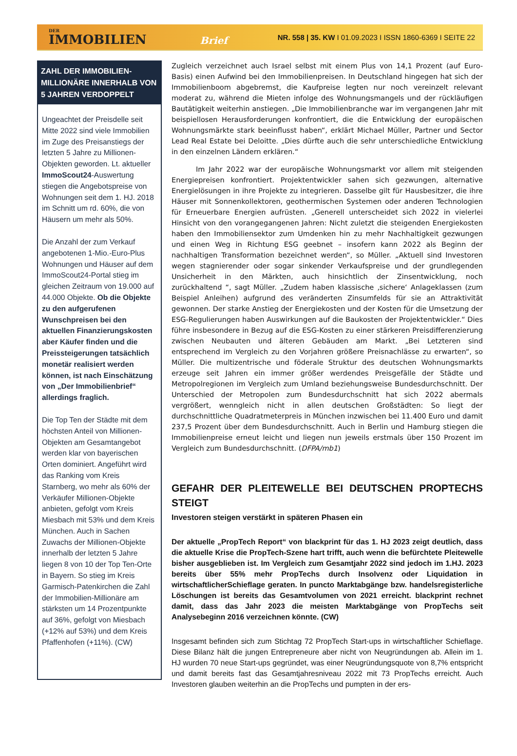DER
IMMOBILIEN Brief
NR. 558 | 35. KW I 01.09.2023 I ISSN 1860-6369 I SEITE 22
ZAHL DER IMMOBILIEN-MILLIONÄRE INNERHALB VON 5 JAHREN VERDOPPELT
Ungeachtet der Preisdelle seit Mitte 2022 sind viele Immobilien im Zuge des Preisanstiegs der letzten 5 Jahre zu Millionen-Objekten geworden. Lt. aktueller ImmoScout24-Auswertung stiegen die Angebotspreise von Wohnungen seit dem 1. HJ. 2018 im Schnitt um rd. 60%, die von Häusern um mehr als 50%.
Die Anzahl der zum Verkauf angebotenen 1-Mio.-Euro-Plus Wohnungen und Häuser auf dem ImmoScout24-Portal stieg im gleichen Zeitraum von 19.000 auf 44.000 Objekte. Ob die Objekte zu den aufgerufenen Wunschpreisen bei den aktuellen Finanzierungskosten aber Käufer finden und die Preissteigerungen tatsächlich monetär realisiert werden können, ist nach Einschätzung von „Der Immobilienbrief“ allerdings fraglich.
Die Top Ten der Städte mit dem höchsten Anteil von Millionen-Objekten am Gesamtangebot werden klar von bayerischen Orten dominiert. Angeführt wird das Ranking vom Kreis Starnberg, wo mehr als 60% der Verkäufer Millionen-Objekte anbieten, gefolgt vom Kreis Miesbach mit 53% und dem Kreis München. Auch in Sachen Zuwachs der Millionen-Objekte innerhalb der letzten 5 Jahre liegen 8 von 10 der Top Ten-Orte in Bayern. So stieg im Kreis Garmisch-Patenkirchen die Zahl der Immobilien-Millionäre am stärksten um 14 Prozentpunkte auf 36%, gefolgt von Miesbach (+12% auf 53%) und dem Kreis Pfaffenhofen (+11%). (CW)
Zugleich verzeichnet auch Israel selbst mit einem Plus von 14,1 Prozent (auf Euro-Basis) einen Aufwind bei den Immobilienpreisen. In Deutschland hingegen hat sich der Immobilienboom abgebremst, die Kaufpreise legten nur noch vereinzelt relevant moderat zu, während die Mieten infolge des Wohnungsmangels und der rückläufigen Bautätigkeit weiterhin anstiegen. „Die Immobilienbranche war im vergangenen Jahr mit beispiellosen Herausforderungen konfrontiert, die die Entwicklung der europäischen Wohnungsmärkte stark beeinflusst haben“, erklärt Michael Müller, Partner und Sector Lead Real Estate bei Deloitte. „Dies dürfte auch die sehr unterschiedliche Entwicklung in den einzelnen Ländern erklären.“
Im Jahr 2022 war der europäische Wohnungsmarkt vor allem mit steigenden Energiepreisen konfrontiert. Projektentwickler sahen sich gezwungen, alternative Energielösungen in ihre Projekte zu integrieren. Dasselbe gilt für Hausbesitzer, die ihre Häuser mit Sonnenkollektoren, geothermischen Systemen oder anderen Technologien für Erneuerbare Energien aufrüsten. „Generell unterscheidet sich 2022 in vielerlei Hinsicht von den vorangegangenen Jahren: Nicht zuletzt die steigenden Energiekosten haben den Immobiliensektor zum Umdenken hin zu mehr Nachhaltigkeit gezwungen und einen Weg in Richtung ESG geebnet – insofern kann 2022 als Beginn der nachhaltigen Transformation bezeichnet werden“, so Müller. „Aktuell sind Investoren wegen stagnierender oder sogar sinkender Verkaufspreise und der grundlegenden Unsicherheit in den Märkten, auch hinsichtlich der Zinsentwicklung, noch zurückhaltend “, sagt Müller. „Zudem haben klassische ‚sichere‘ Anlageklassen (zum Beispiel Anleihen) aufgrund des veränderten Zinsumfelds für sie an Attraktivität gewonnen. Der starke Anstieg der Energiekosten und der Kosten für die Umsetzung der ESG-Regulierungen haben Auswirkungen auf die Baukosten der Projektentwickler.“ Dies führe insbesondere in Bezug auf die ESG-Kosten zu einer stärkeren Preisdifferenzierung zwischen Neubauten und älteren Gebäuden am Markt. „Bei Letzteren sind entsprechend im Vergleich zu den Vorjahren größere Preisnachlässe zu erwarten“, so Müller. Die multizentrische und föderale Struktur des deutschen Wohnungsmarkts erzeuge seit Jahren ein immer größer werdendes Preisgefälle der Städte und Metropolregionen im Vergleich zum Umland beziehungsweise Bundesdurchschnitt. Der Unterschied der Metropolen zum Bundesdurchschnitt hat sich 2022 abermals vergrößert, wenngleich nicht in allen deutschen Großstädten: So liegt der durchschnittliche Quadratmeterpreis in München inzwischen bei 11.400 Euro und damit 237,5 Prozent über dem Bundesdurchschnitt. Auch in Berlin und Hamburg stiegen die Immobilienpreise erneut leicht und liegen nun jeweils erstmals über 150 Prozent im Vergleich zum Bundesdurchschnitt. (DFPA/mb1)
GEFAHR DER PLEITEWELLE BEI DEUTSCHEN PROPTECHS STEIGT
Investoren steigen verstärkt in späteren Phasen ein
Der aktuelle „PropTech Report“ von blackprint für das 1. HJ 2023 zeigt deutlich, dass die aktuelle Krise die PropTech-Szene hart trifft, auch wenn die befürchtete Pleitewelle bisher ausgeblieben ist. Im Vergleich zum Gesamtjahr 2022 sind jedoch im 1.HJ. 2023 bereits über 55% mehr PropTechs durch Insolvenz oder Liquidation in wirtschaftlicherSchieflage geraten. In puncto Marktabgänge bzw. handelsregisterliche Löschungen ist bereits das Gesamtvolumen von 2021 erreicht. blackprint rechnet damit, dass das Jahr 2023 die meisten Marktabgänge von PropTechs seit Analysebeginn 2016 verzeichnen könnte. (CW)
Insgesamt befinden sich zum Stichtag 72 PropTech Start-ups in wirtschaftlicher Schieflage. Diese Bilanz hält die jungen Entrepreneure aber nicht von Neugründungen ab. Allein im 1. HJ wurden 70 neue Start-ups gegründet, was einer Neugründungsquote von 8,7% entspricht und damit bereits fast das Gesamtjahresniveau 2022 mit 73 PropTechs erreicht. Auch Investoren glauben weiterhin an die PropTechs und pumpten in der ers-